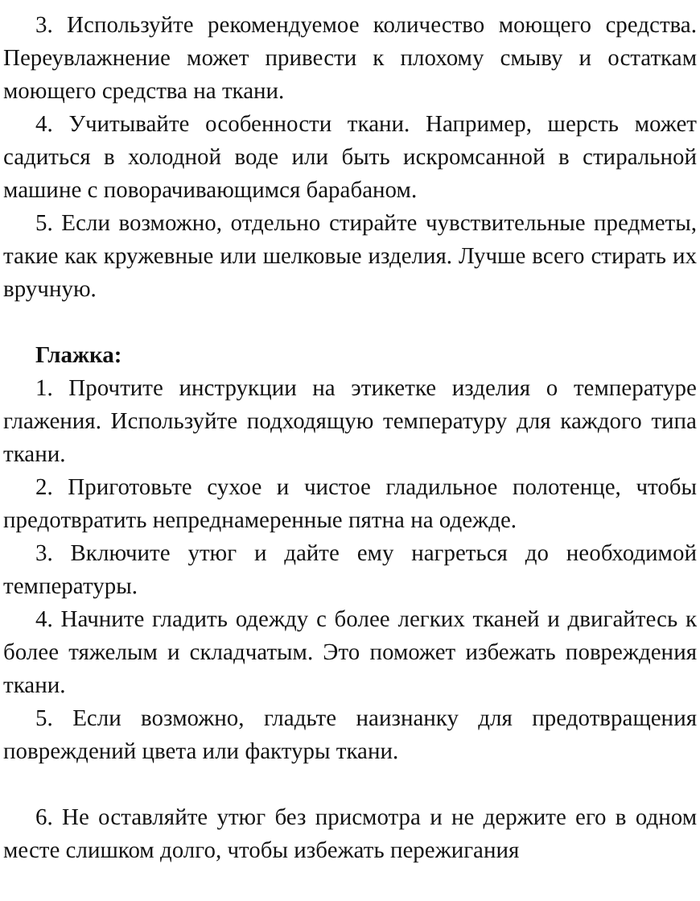3. Используйте рекомендуемое количество моющего средства. Переувлажнение может привести к плохому смыву и остаткам моющего средства на ткани.
4. Учитывайте особенности ткани. Например, шерсть может садиться в холодной воде или быть искромсанной в стиральной машине с поворачивающимся барабаном.
5. Если возможно, отдельно стирайте чувствительные предметы, такие как кружевные или шелковые изделия. Лучше всего стирать их вручную.
Глажка:
1. Прочтите инструкции на этикетке изделия о температуре глажения. Используйте подходящую температуру для каждого типа ткани.
2. Приготовьте сухое и чистое гладильное полотенце, чтобы предотвратить непреднамеренные пятна на одежде.
3. Включите утюг и дайте ему нагреться до необходимой температуры.
4. Начните гладить одежду с более легких тканей и двигайтесь к более тяжелым и складчатым. Это поможет избежать повреждения ткани.
5. Если возможно, гладьте наизнанку для предотвращения повреждений цвета или фактуры ткани.
6. Не оставляйте утюг без присмотра и не держите его в одном месте слишком долго, чтобы избежать пережигания